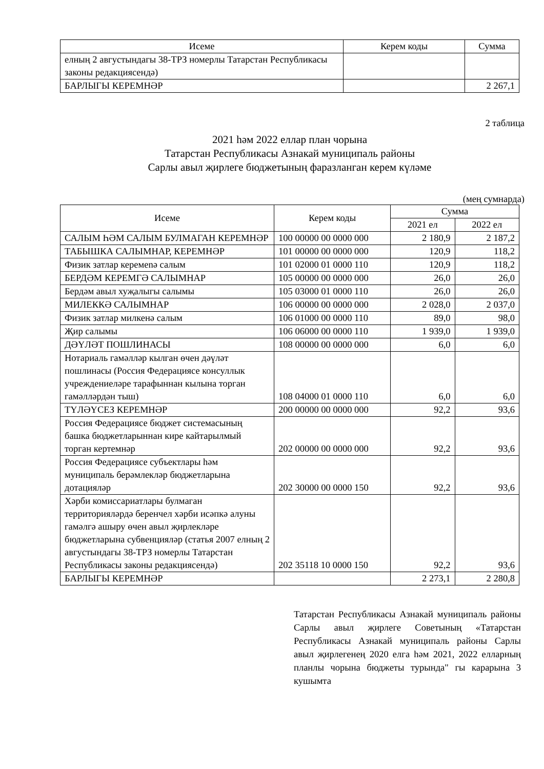| Исеме | Керем коды | Сумма |
| --- | --- | --- |
| елның 2 августындагы 38-ТРЗ номерлы Татарстан Республикасы законы редакциясендә) | | |
| БАРЛЫГЫ КЕРЕМНӘР | | 2 267,1 |
2 таблица
2021 һәм 2022 еллар план чорына
Татарстан Республикасы Азнакай муниципаль районы
Сарлы авыл җирлеге бюджетының фаразланган керем күләме
(мең сумнарда)
| Исеме | Керем коды | Сумма | |
| --- | --- | --- | --- |
| | | 2021 ел | 2022 ел |
| САЛЫМ ҺӘМ САЛЫМ БУЛМАГАН КЕРЕМНӘР | 100 00000 00 0000 000 | 2 180,9 | 2 187,2 |
| ТАБЫШКА САЛЫМНАР, КЕРЕМНӘР | 101 00000 00 0000 000 | 120,9 | 118,2 |
| Физик затлар керемenә салым | 101 02000 01 0000 110 | 120,9 | 118,2 |
| БЕРДӘМ КЕРЕМГӘ САЛЫМНАР | 105 00000 00 0000 000 | 26,0 | 26,0 |
| Бердәм авыл хуҗалыгы салымы | 105 03000 01 0000 110 | 26,0 | 26,0 |
| МИЛЕККӘ САЛЫМНАР | 106 00000 00 0000 000 | 2 028,0 | 2 037,0 |
| Физик затлар милкенә салым | 106 01000 00 0000 110 | 89,0 | 98,0 |
| Җир салымы | 106 06000 00 0000 110 | 1 939,0 | 1 939,0 |
| ДӘҮЛӘТ ПОШЛИНАСЫ | 108 00000 00 0000 000 | 6,0 | 6,0 |
| Нотариаль гамәлләр кылган өчен дәүләт пошлинасы (Россия Федерациясе консуллык учреждениеләре тарафыннан кылына торган гамәлләрдән тыш) | 108 04000 01 0000 110 | 6,0 | 6,0 |
| ТҮЛӘҮСЕЗ КЕРЕМНӘР | 200 00000 00 0000 000 | 92,2 | 93,6 |
| Россия Федерациясе бюджет системасының башка бюджетларыннан кире кайтарылмый торган кертемнәр | 202 00000 00 0000 000 | 92,2 | 93,6 |
| Россия Федерациясе субъектлары һәм муниципаль берәмлекләр бюджетларына дотацияләр | 202 30000 00 0000 150 | 92,2 | 93,6 |
| Хәрби комиссариатлары булмаган территорияләрдә беренчел хәрби исәпкә алуны гамәлгә ашыру өчен авыл җирлекләре бюджетларына субвенцияләр (статья 2007 елның 2 августындагы 38-ТРЗ номерлы Татарстан Республикасы законы редакциясендә) | 202 35118 10 0000 150 | 92,2 | 93,6 |
| БАРЛЫГЫ КЕРЕМНӘР | | 2 273,1 | 2 280,8 |
Татарстан Республикасы Азнакай муниципаль районы Сарлы авыл җирлеге Советының «Татарстан Республикасы Азнакай муниципаль районы Сарлы авыл җирлегенең 2020 елга һәм 2021, 2022 елларның планлы чорына бюджеты турында" гы карарына 3 кушымта